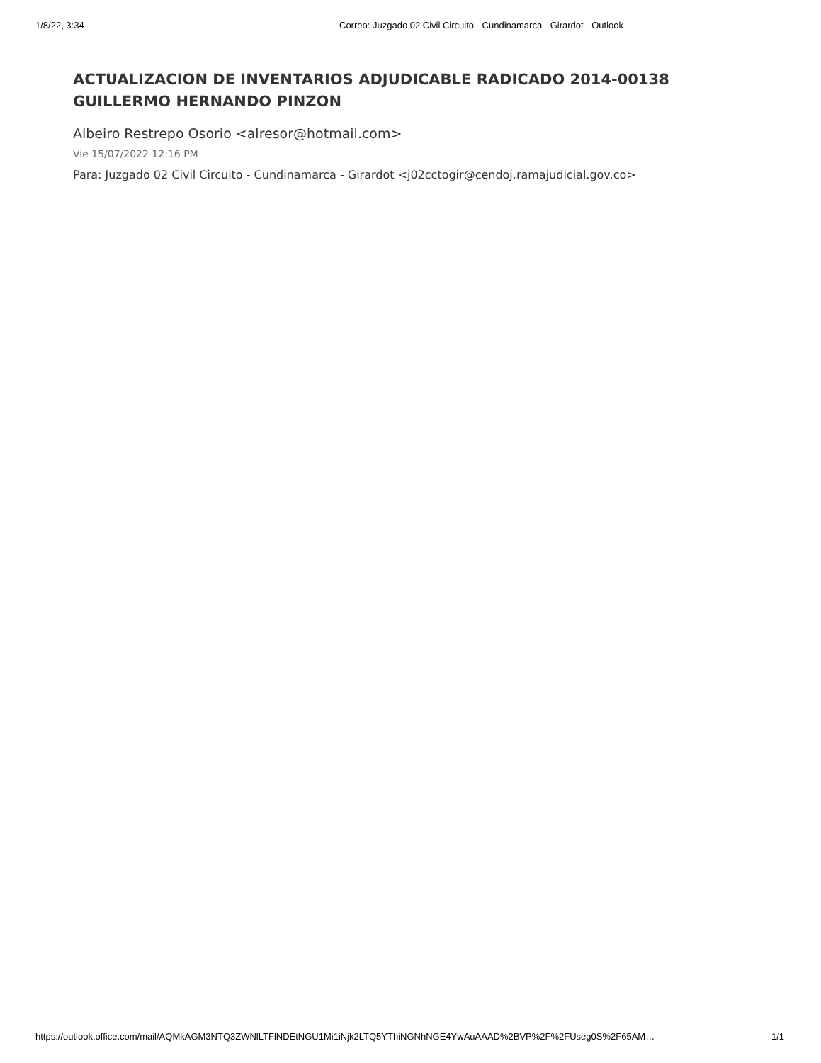1/8/22, 3:34 Correo: Juzgado 02 Civil Circuito - Cundinamarca - Girardot - Outlook
ACTUALIZACION DE INVENTARIOS ADJUDICABLE RADICADO 2014-00138 GUILLERMO HERNANDO PINZON
Albeiro Restrepo Osorio <alresor@hotmail.com>
Vie 15/07/2022 12:16 PM
Para: Juzgado 02 Civil Circuito - Cundinamarca - Girardot <j02cctogir@cendoj.ramajudicial.gov.co>
https://outlook.office.com/mail/AQMkAGM3NTQ3ZWNlLTFlNDEtNGU1Mi1iNjk2LTQ5YThiNGNhNGE4YwAuAAAD%2BVP%2F%2FUseg0S%2F65AM… 1/1